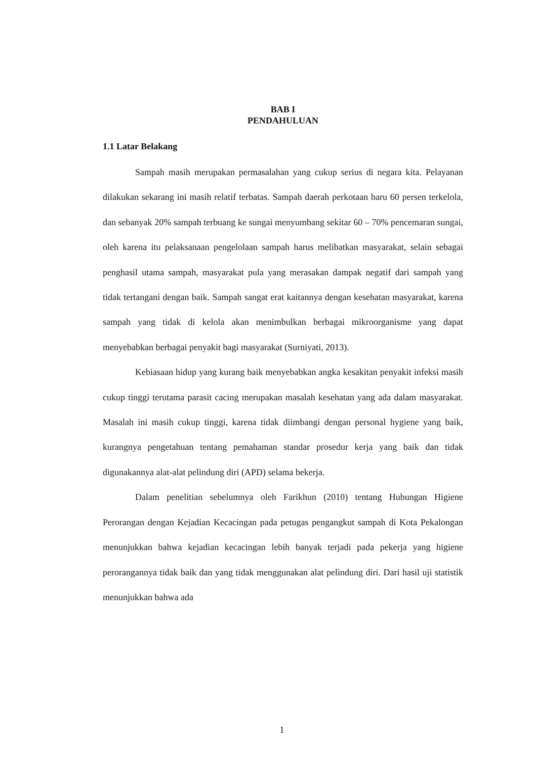BAB I
PENDAHULUAN
1.1 Latar Belakang
Sampah masih merupakan permasalahan yang cukup serius di negara kita. Pelayanan dilakukan sekarang ini masih relatif terbatas. Sampah daerah perkotaan baru 60 persen terkelola, dan sebanyak 20% sampah terbuang ke sungai menyumbang sekitar 60 – 70% pencemaran sungai, oleh karena itu pelaksanaan pengelolaan sampah harus melibatkan masyarakat, selain sebagai penghasil utama sampah, masyarakat pula yang merasakan dampak negatif dari sampah yang tidak tertangani dengan baik. Sampah sangat erat kaitannya dengan kesehatan masyarakat, karena sampah yang tidak di kelola akan menimbulkan berbagai mikroorganisme yang dapat menyebabkan berbagai penyakit bagi masyarakat (Surniyati, 2013).
Kebiasaan hidup yang kurang baik menyebabkan angka kesakitan penyakit infeksi masih cukup tinggi terutama parasit cacing merupakan masalah kesehatan yang ada dalam masyarakat. Masalah ini masih cukup tinggi, karena tidak diimbangi dengan personal hygiene yang baik, kurangnya pengetahuan tentang pemahaman standar prosedur kerja yang baik dan tidak digunakannya alat-alat pelindung diri (APD) selama bekerja.
Dalam penelitian sebelumnya oleh Farikhun (2010) tentang Hubungan Higiene Perorangan dengan Kejadian Kecacingan pada petugas pengangkut sampah di Kota Pekalongan menunjukkan bahwa kejadian kecacingan lebih banyak terjadi pada pekerja yang higiene perorangannya tidak baik dan yang tidak menggunakan alat pelindung diri. Dari hasil uji statistik menunjukkan bahwa ada
1